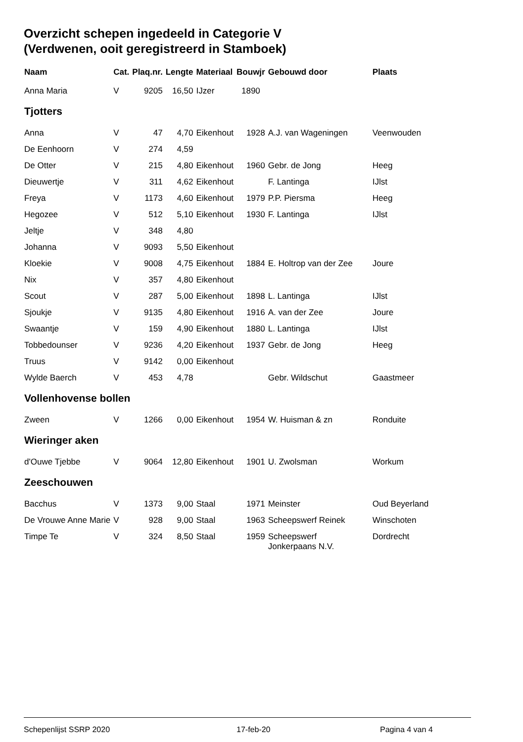Overzicht schepen ingedeeld in Categorie V
(Verdwenen, ooit geregistreerd in Stamboek)
| Naam | Cat. | Plaq.nr. | Lengte | Materiaal | Bouwjr | Gebouwd door | Plaats |
| --- | --- | --- | --- | --- | --- | --- | --- |
| Anna Maria | V | 9205 | 16,50 | IJzer | 1890 | | |
| Tjotters | | | | | | | |
| Anna | V | 47 | 4,70 | Eikenhout | 1928 | A.J. van Wageningen | Veenwouden |
| De Eenhoorn | V | 274 | 4,59 | | | | |
| De Otter | V | 215 | 4,80 | Eikenhout | 1960 | Gebr. de Jong | Heeg |
| Dieuwertje | V | 311 | 4,62 | Eikenhout | | F. Lantinga | IJlst |
| Freya | V | 1173 | 4,60 | Eikenhout | 1979 | P.P. Piersma | Heeg |
| Hegozee | V | 512 | 5,10 | Eikenhout | 1930 | F. Lantinga | IJlst |
| Jeltje | V | 348 | 4,80 | | | | |
| Johanna | V | 9093 | 5,50 | Eikenhout | | | |
| Kloekie | V | 9008 | 4,75 | Eikenhout | 1884 | E. Holtrop van der Zee | Joure |
| Nix | V | 357 | 4,80 | Eikenhout | | | |
| Scout | V | 287 | 5,00 | Eikenhout | 1898 | L. Lantinga | IJlst |
| Sjoukje | V | 9135 | 4,80 | Eikenhout | 1916 | A. van der Zee | Joure |
| Swaantje | V | 159 | 4,90 | Eikenhout | 1880 | L. Lantinga | IJlst |
| Tobbedounser | V | 9236 | 4,20 | Eikenhout | 1937 | Gebr. de Jong | Heeg |
| Truus | V | 9142 | 0,00 | Eikenhout | | | |
| Wylde Baerch | V | 453 | 4,78 | | | Gebr. Wildschut | Gaastmeer |
| Vollenhovense bollen | | | | | | | |
| Zween | V | 1266 | 0,00 | Eikenhout | 1954 | W. Huisman & zn | Ronduite |
| Wieringer aken | | | | | | | |
| d'Ouwe Tjebbe | V | 9064 | 12,80 | Eikenhout | 1901 | U. Zwolsman | Workum |
| Zeeschouwen | | | | | | | |
| Bacchus | V | 1373 | 9,00 | Staal | 1971 | Meinster | Oud Beyerland |
| De Vrouwe Anne Marie | V | 928 | 9,00 | Staal | 1963 | Scheepswerf Reinek | Winschoten |
| Timpe Te | V | 324 | 8,50 | Staal | 1959 | Scheepswerf Jonkerpaans N.V. | Dordrecht |
Schepenlijst SSRP 2020 17-feb-20 Pagina 4 van 4